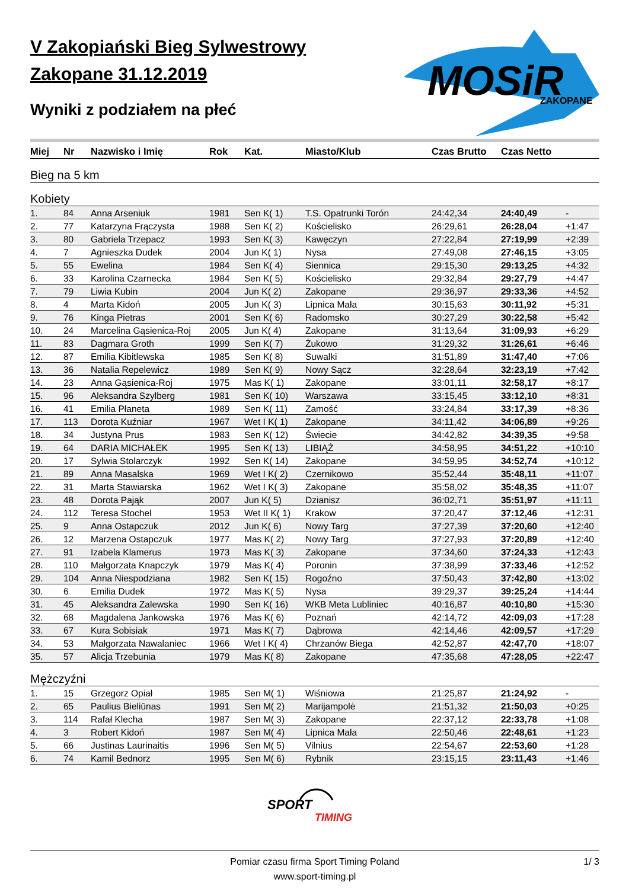V Zakopiański Bieg Sylwestrowy
Zakopane 31.12.2019
Wyniki z podziałem na płeć
MOSiR
ZAKOPANE
| Miej | Nr | Nazwisko i Imię | Rok | Kat. | Miasto/Klub | Czas Brutto | Czas Netto | |
| --- | --- | --- | --- | --- | --- | --- | --- | --- |
| Bieg na 5 km | | | | | | | | |
| Kobiety | | | | | | | | |
| 1. | 84 | Anna Arseniuk | 1981 | Sen K( 1) | T.S. Opatrunki Torón | 24:42,34 | 24:40,49 | - |
| 2. | 77 | Katarzyna Frączysta | 1988 | Sen K( 2) | Kościelisko | 26:29,61 | 26:28,04 | +1:47 |
| 3. | 80 | Gabriela Trzepacz | 1993 | Sen K( 3) | Kawęczyn | 27:22,84 | 27:19,99 | +2:39 |
| 4. | 7 | Agnieszka Dudek | 2004 | Jun K( 1) | Nysa | 27:49,08 | 27:46,15 | +3:05 |
| 5. | 55 | Ewelina | 1984 | Sen K( 4) | Siennica | 29:15,30 | 29:13,25 | +4:32 |
| 6. | 33 | Karolina Czarnecka | 1984 | Sen K( 5) | Kościelisko | 29:32,84 | 29:27,79 | +4:47 |
| 7. | 79 | Liwia Kubin | 2004 | Jun K( 2) | Zakopane | 29:36,97 | 29:33,36 | +4:52 |
| 8. | 4 | Marta Kidoń | 2005 | Jun K( 3) | Lipnica Mała | 30:15,63 | 30:11,92 | +5:31 |
| 9. | 76 | Kinga Pietras | 2001 | Sen K( 6) | Radomsko | 30:27,29 | 30:22,58 | +5:42 |
| 10. | 24 | Marcelina Gąsienica-Roj | 2005 | Jun K( 4) | Zakopane | 31:13,64 | 31:09,93 | +6:29 |
| 11. | 83 | Dagmara Groth | 1999 | Sen K( 7) | Żukowo | 31:29,32 | 31:26,61 | +6:46 |
| 12. | 87 | Emilia Kibitlewska | 1985 | Sen K( 8) | Suwalki | 31:51,89 | 31:47,40 | +7:06 |
| 13. | 36 | Natalia Repelewicz | 1989 | Sen K( 9) | Nowy Sącz | 32:28,64 | 32:23,19 | +7:42 |
| 14. | 23 | Anna Gąsienica-Roj | 1975 | Mas K( 1) | Zakopane | 33:01,11 | 32:58,17 | +8:17 |
| 15. | 96 | Aleksandra Szylberg | 1981 | Sen K( 10) | Warszawa | 33:15,45 | 33:12,10 | +8:31 |
| 16. | 41 | Emilia Płaneta | 1989 | Sen K( 11) | Zamość | 33:24,84 | 33:17,39 | +8:36 |
| 17. | 113 | Dorota Kuźniar | 1967 | Wet I K( 1) | Zakopane | 34:11,42 | 34:06,89 | +9:26 |
| 18. | 34 | Justyna Prus | 1983 | Sen K( 12) | Świecie | 34:42,82 | 34:39,35 | +9:58 |
| 19. | 64 | DARIA MICHAŁEK | 1995 | Sen K( 13) | LIBIĄŻ | 34:58,95 | 34:51,22 | +10:10 |
| 20. | 17 | Sylwia Stolarczyk | 1992 | Sen K( 14) | Zakopane | 34:59,95 | 34:52,74 | +10:12 |
| 21. | 89 | Anna Masalska | 1969 | Wet I K( 2) | Czernikowo | 35:52,44 | 35:48,11 | +11:07 |
| 22. | 31 | Marta Stawiarska | 1962 | Wet I K( 3) | Zakopane | 35:58,02 | 35:48,35 | +11:07 |
| 23. | 48 | Dorota Pająk | 2007 | Jun K( 5) | Dzianisz | 36:02,71 | 35:51,97 | +11:11 |
| 24. | 112 | Teresa Stochel | 1953 | Wet II K( 1) | Krakow | 37:20,47 | 37:12,46 | +12:31 |
| 25. | 9 | Anna Ostapczuk | 2012 | Jun K( 6) | Nowy Targ | 37:27,39 | 37:20,60 | +12:40 |
| 26. | 12 | Marzena Ostapczuk | 1977 | Mas K( 2) | Nowy Targ | 37:27,93 | 37:20,89 | +12:40 |
| 27. | 91 | Izabela Klamerus | 1973 | Mas K( 3) | Zakopane | 37:34,60 | 37:24,33 | +12:43 |
| 28. | 110 | Małgorzata Knapczyk | 1979 | Mas K( 4) | Poronin | 37:38,99 | 37:33,46 | +12:52 |
| 29. | 104 | Anna Niespodziana | 1982 | Sen K( 15) | Rogoźno | 37:50,43 | 37:42,80 | +13:02 |
| 30. | 6 | Emilia Dudek | 1972 | Mas K( 5) | Nysa | 39:29,37 | 39:25,24 | +14:44 |
| 31. | 45 | Aleksandra Zalewska | 1990 | Sen K( 16) | WKB Meta Lubliniec | 40:16,87 | 40:10,80 | +15:30 |
| 32. | 68 | Magdalena Jankowska | 1976 | Mas K( 6) | Poznań | 42:14,72 | 42:09,03 | +17:28 |
| 33. | 67 | Kura Sobisiak | 1971 | Mas K( 7) | Dąbrowa | 42:14,46 | 42:09,57 | +17:29 |
| 34. | 53 | Małgorzata Nawalaniec | 1966 | Wet I K( 4) | Chrzanów Biega | 42:52,87 | 42:47,70 | +18:07 |
| 35. | 57 | Alicja Trzebunia | 1979 | Mas K( 8) | Zakopane | 47:35,68 | 47:28,05 | +22:47 |
| Mężczyźni | | | | | | | | |
| 1. | 15 | Grzegorz Opiał | 1985 | Sen M( 1) | Wiśniowa | 21:25,87 | 21:24,92 | - |
| 2. | 65 | Paulius Bieliūnas | 1991 | Sen M( 2) | Marijampolė | 21:51,32 | 21:50,03 | +0:25 |
| 3. | 114 | Rafał Klecha | 1987 | Sen M( 3) | Zakopane | 22:37,12 | 22:33,78 | +1:08 |
| 4. | 3 | Robert Kidoń | 1987 | Sen M( 4) | Lipnica Mała | 22:50,46 | 22:48,61 | +1:23 |
| 5. | 66 | Justinas Laurinaitis | 1996 | Sen M( 5) | Vilnius | 22:54,67 | 22:53,60 | +1:28 |
| 6. | 74 | Kamil Bednorz | 1995 | Sen M( 6) | Rybnik | 23:15,15 | 23:11,43 | +1:46 |
SPORT
TIMING
Pomiar czasu firma Sport Timing Poland
www.sport-timing.pl
1/ 3